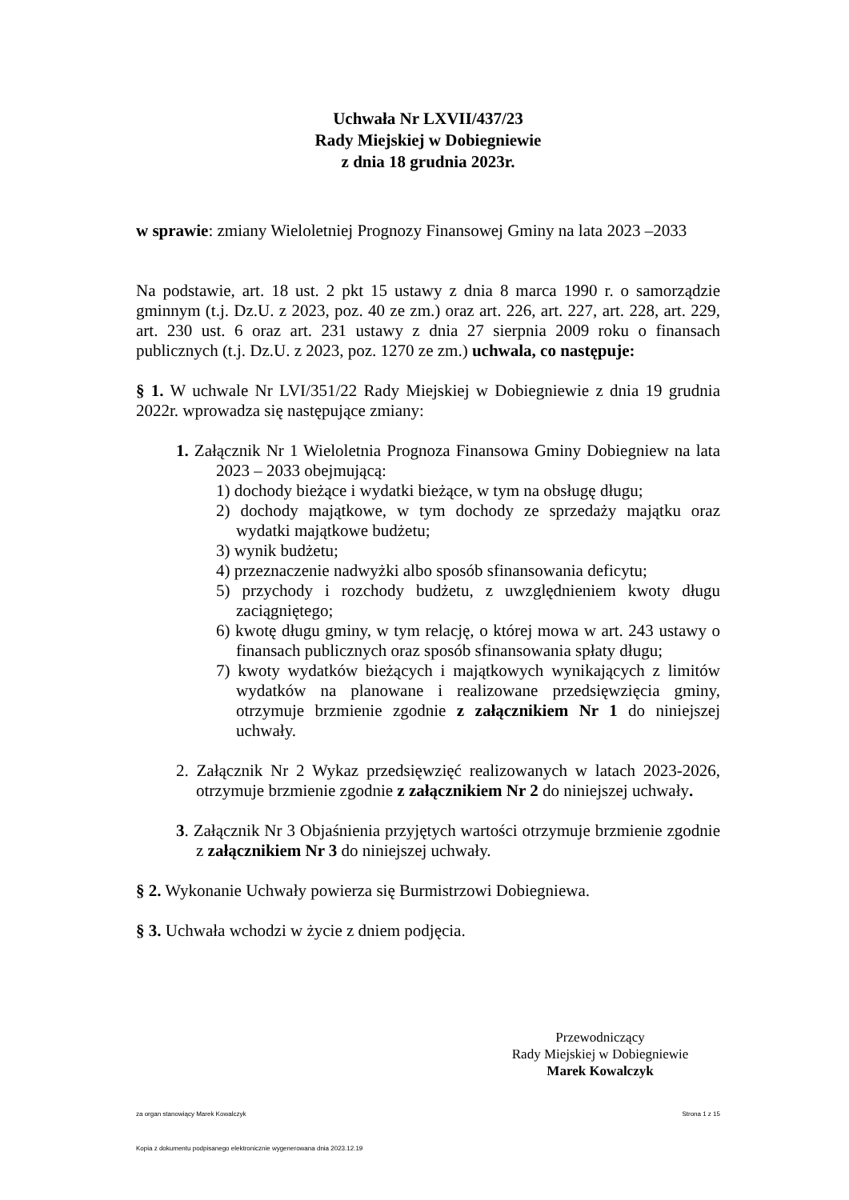Uchwała Nr LXVII/437/23
Rady Miejskiej w Dobiegniewie
z dnia 18 grudnia 2023r.
w sprawie: zmiany Wieloletniej Prognozy Finansowej Gminy na lata 2023 –2033
Na podstawie, art. 18 ust. 2 pkt 15 ustawy z dnia 8 marca 1990 r. o samorządzie gminnym (t.j. Dz.U. z 2023, poz. 40 ze zm.) oraz art. 226, art. 227, art. 228, art. 229, art. 230 ust. 6 oraz art. 231 ustawy z dnia 27 sierpnia 2009 roku o finansach publicznych (t.j. Dz.U. z 2023, poz. 1270 ze zm.) uchwala, co następuje:
§ 1. W uchwale Nr LVI/351/22 Rady Miejskiej w Dobiegniewie z dnia 19 grudnia 2022r. wprowadza się następujące zmiany:
1. Załącznik Nr 1 Wieloletnia Prognoza Finansowa Gminy Dobiegniew na lata 2023 – 2033 obejmującą:
1) dochody bieżące i wydatki bieżące, w tym na obsługę długu;
2) dochody majątkowe, w tym dochody ze sprzedaży majątku oraz wydatki majątkowe budżetu;
3) wynik budżetu;
4) przeznaczenie nadwyżki albo sposób sfinansowania deficytu;
5) przychody i rozchody budżetu, z uwzględnieniem kwoty długu zaciągniętego;
6) kwotę długu gminy, w tym relację, o której mowa w art. 243 ustawy o finansach publicznych oraz sposób sfinansowania spłaty długu;
7) kwoty wydatków bieżących i majątkowych wynikających z limitów wydatków na planowane i realizowane przedsięwzięcia gminy, otrzymuje brzmienie zgodnie z załącznikiem Nr 1 do niniejszej uchwały.
2. Załącznik Nr 2 Wykaz przedsięwzięć realizowanych w latach 2023-2026, otrzymuje brzmienie zgodnie z załącznikiem Nr 2 do niniejszej uchwały.
3. Załącznik Nr 3 Objaśnienia przyjętych wartości otrzymuje brzmienie zgodnie z załącznikiem Nr 3 do niniejszej uchwały.
§ 2. Wykonanie Uchwały powierza się Burmistrzowi Dobiegniewa.
§ 3. Uchwała wchodzi w życie z dniem podjęcia.
Przewodniczący
Rady Miejskiej w Dobiegniewie
Marek Kowalczyk
za organ stanowiący Marek Kowalczyk Strona 1 z 15
Kopia z dokumentu podpisanego elektronicznie wygenerowana dnia 2023.12.19